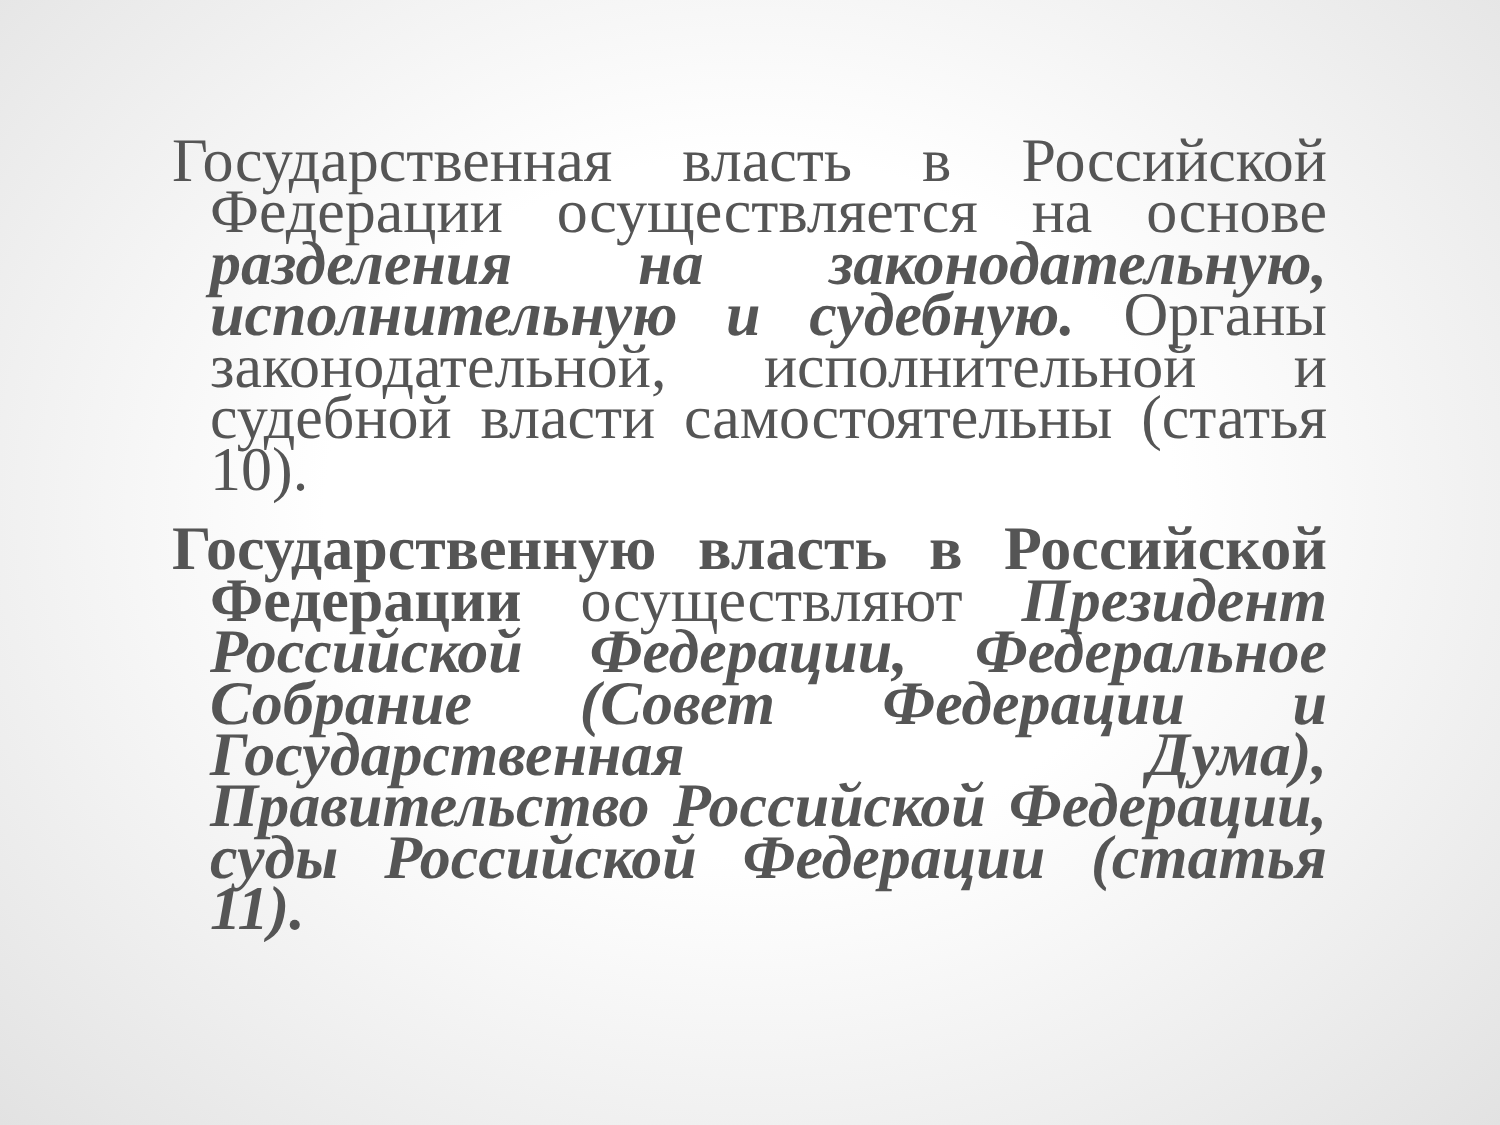Государственная власть в Российской Федерации осуществляется на основе разделения на законодательную, исполнительную и судебную. Органы законодательной, исполнительной и судебной власти самостоятельны (статья 10).
Государственную власть в Российской Федерации осуществляют Президент Российской Федерации, Федеральное Собрание (Совет Федерации и Государственная Дума), Правительство Российской Федерации, суды Российской Федерации (статья 11).